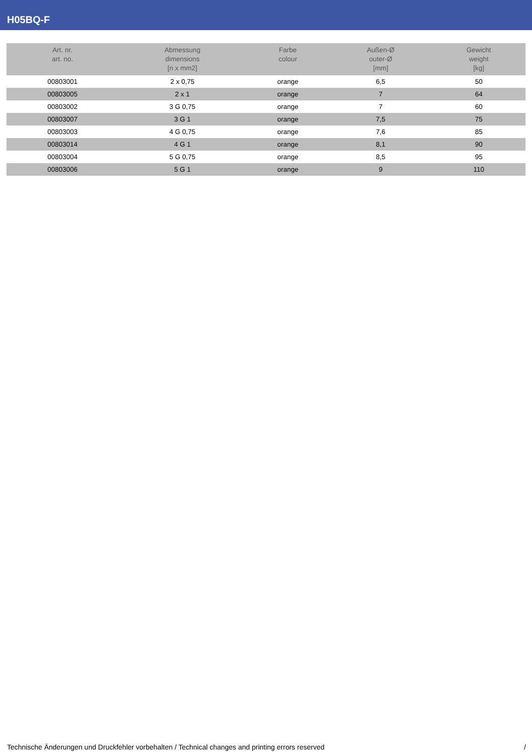H05BQ-F
| Art. nr. art. no. | Abmessung dimensions [n x mm2] | Farbe colour | Außen-Ø outer-Ø [mm] | Gewicht weight [kg] |
| --- | --- | --- | --- | --- |
| 00803001 | 2 x 0,75 | orange | 6,5 | 50 |
| 00803005 | 2 x 1 | orange | 7 | 64 |
| 00803002 | 3 G 0,75 | orange | 7 | 60 |
| 00803007 | 3 G 1 | orange | 7,5 | 75 |
| 00803003 | 4 G 0,75 | orange | 7,6 | 85 |
| 00803014 | 4 G 1 | orange | 8,1 | 90 |
| 00803004 | 5 G 0,75 | orange | 8,5 | 95 |
| 00803006 | 5 G 1 | orange | 9 | 110 |
Technische Änderungen und Druckfehler vorbehalten / Technical changes and printing errors reserved /